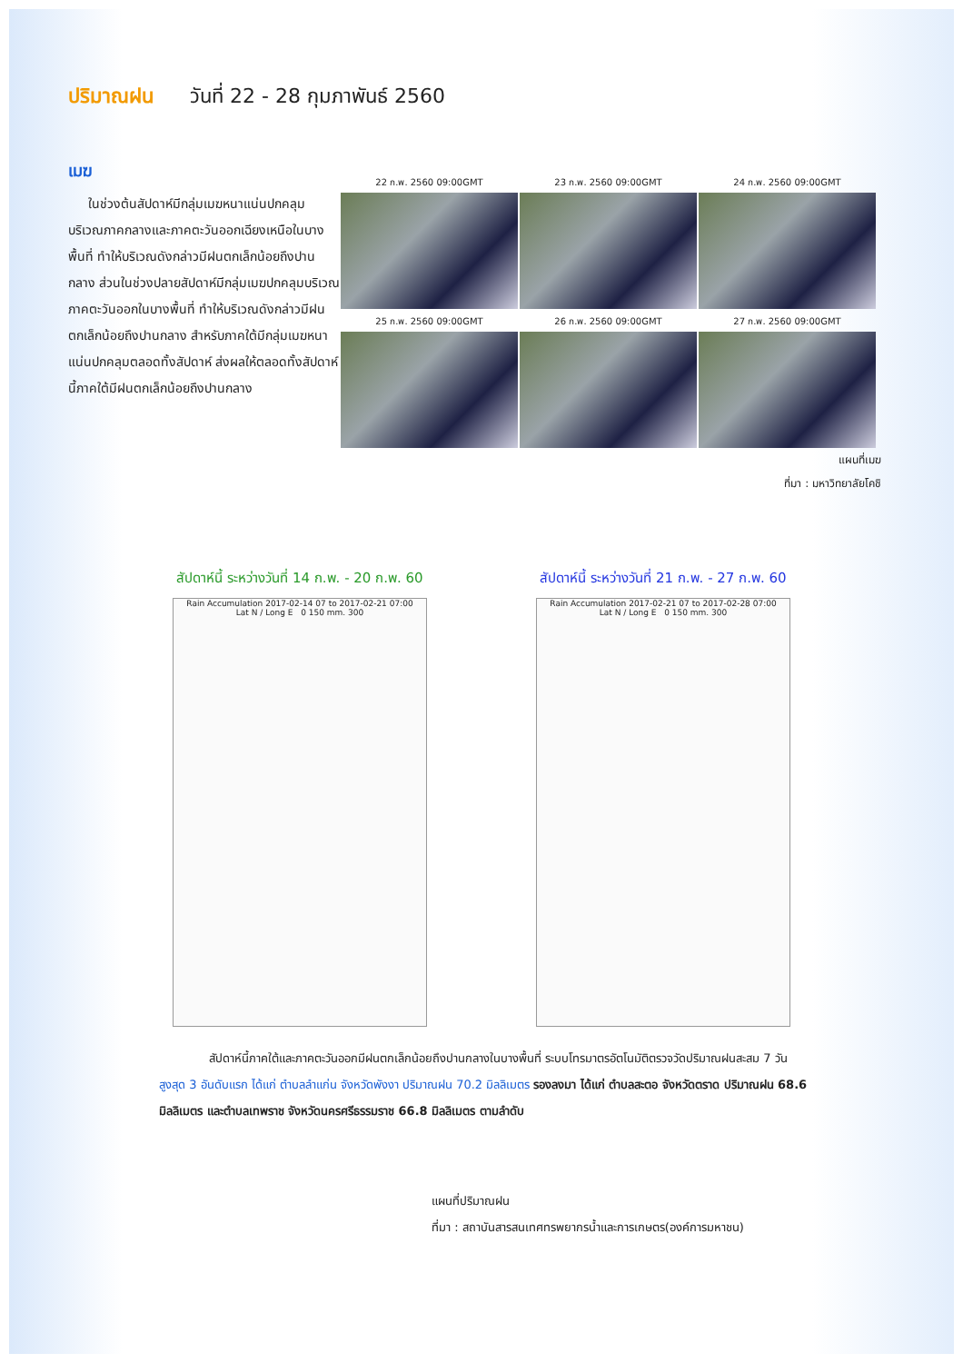ปริมาณฝน วันที่ 22 - 28 กุมภาพันธ์ 2560
เมฆ
ในช่วงต้นสัปดาห์มีกลุ่มเมฆหนาแน่นปกคลุมบริเวณภาคกลางและภาคตะวันออกเฉียงเหนือในบางพื้นที่ ทำให้บริเวณดังกล่าวมีฝนตกเล็กน้อยถึงปานกลาง ส่วนในช่วงปลายสัปดาห์มีกลุ่มเมฆปกคลุมบริเวณภาคตะวันออกในบางพื้นที่ ทำให้บริเวณดังกล่าวมีฝนตกเล็กน้อยถึงปานกลาง สำหรับภาคใต้มีกลุ่มเมฆหนาแน่นปกคลุมตลอดทั้งสัปดาห์ ส่งผลให้ตลอดทั้งสัปดาห์นี้ภาคใต้มีฝนตกเล็กน้อยถึงปานกลาง
22 ก.พ. 2560 09:00GMT
23 ก.พ. 2560 09:00GMT
24 ก.พ. 2560 09:00GMT
25 ก.พ. 2560 09:00GMT
26 ก.พ. 2560 09:00GMT
27 ก.พ. 2560 09:00GMT
แผนที่เมฆ
ที่มา : มหาวิทยาลัยโคชิ
สัปดาห์นี้ ระหว่างวันที่ 14 ก.พ. - 20 ก.พ. 60
Rain Accumulation 2017-02-14 07 to 2017-02-21 07:00
Lat N / Long E 0 150 mm. 300
สัปดาห์นี้ ระหว่างวันที่ 21 ก.พ. - 27 ก.พ. 60
Rain Accumulation 2017-02-21 07 to 2017-02-28 07:00
Lat N / Long E 0 150 mm. 300
สัปดาห์นี้ภาคใต้และภาคตะวันออกมีฝนตกเล็กน้อยถึงปานกลางในบางพื้นที่ ระบบโทรมาตรอัตโนมัติตรวจวัดปริมาณฝนสะสม 7 วัน สูงสุด 3 อันดับแรก ได้แก่ ตำบลลำแก่น จังหวัดพังงา ปริมาณฝน 70.2 มิลลิเมตร รองลงมา ได้แก่ ตำบลสะตอ จังหวัดตราด ปริมาณฝน 68.6 มิลลิเมตร และตำบลเทพราช จังหวัดนครศรีธรรมราช 66.8 มิลลิเมตร ตามลำดับ
แผนที่ปริมาณฝน
ที่มา : สถาบันสารสนเทศทรพยากรน้ำและการเกษตร(องค์การมหาชน)